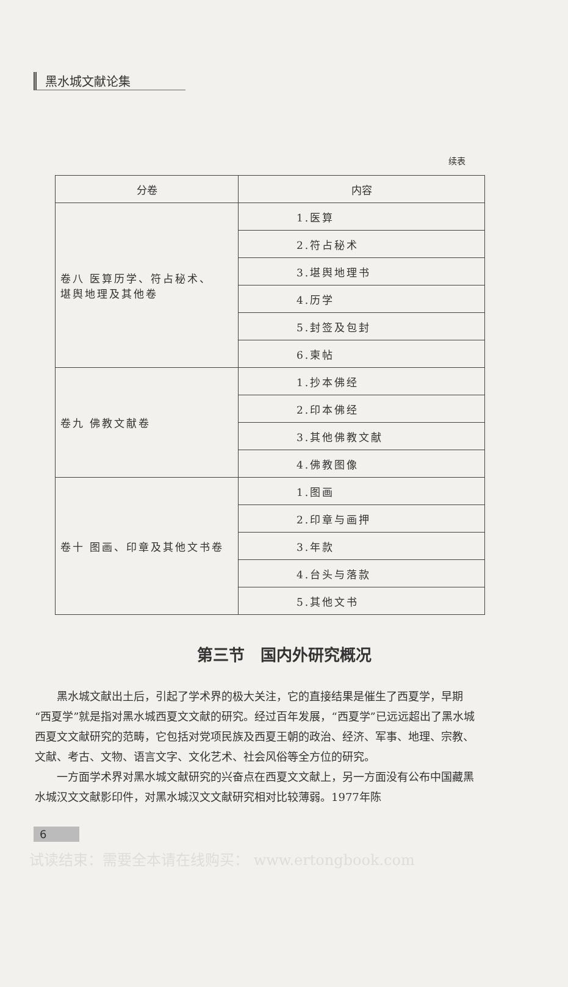黑水城文献论集
续表
| 分卷 | 内容 |
| --- | --- |
| 卷八 医算历学、符占秘术、 堪舆地理及其他卷 | 1.医算 |
| | 2.符占秘术 |
| | 3.堪舆地理书 |
| | 4.历学 |
| | 5.封签及包封 |
| | 6.柬帖 |
| 卷九 佛教文献卷 | 1.抄本佛经 |
| | 2.印本佛经 |
| | 3.其他佛教文献 |
| | 4.佛教图像 |
| 卷十 图画、印章及其他文书卷 | 1.图画 |
| | 2.印章与画押 |
| | 3.年款 |
| | 4.台头与落款 |
| | 5.其他文书 |
第三节　国内外研究概况
黑水城文献出土后，引起了学术界的极大关注，它的直接结果是催生了西夏学，早期“西夏学”就是指对黑水城西夏文文献的研究。经过百年发展，“西夏学”已远远超出了黑水城西夏文文献研究的范畴，它包括对党项民族及西夏王朝的政治、经济、军事、地理、宗教、文献、考古、文物、语言文字、文化艺术、社会风俗等全方位的研究。
一方面学术界对黑水城文献研究的兴奋点在西夏文文献上，另一方面没有公布中国藏黑水城汉文文献影印件，对黑水城汉文文献研究相对比较薄弱。1977年陈
6
试读结束：需要全本请在线购买： www.ertongbook.com